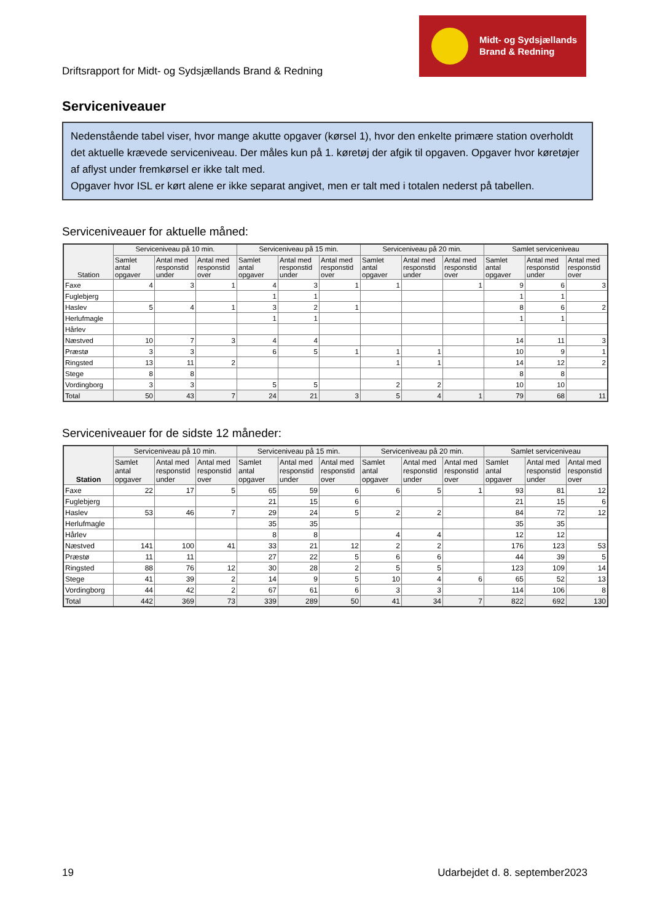Driftsrapport for Midt- og Sydsjællands Brand & Redning
Midt- og Sydsjællands
Brand & Redning
Serviceniveauer
Nedenstående tabel viser, hvor mange akutte opgaver (kørsel 1), hvor den enkelte primære station overholdt det aktuelle krævede serviceniveau. Der måles kun på 1. køretøj der afgik til opgaven. Opgaver hvor køretøjer af aflyst under fremkørsel er ikke talt med.
Opgaver hvor ISL er kørt alene er ikke separat angivet, men er talt med i totalen nederst på tabellen.
Serviceniveauer for aktuelle måned:
| Station | Serviceniveau på 10 min. | | | Serviceniveau på 15 min. | | | Serviceniveau på 20 min. | | | Samlet serviceniveau | | |
| --- | --- | --- | --- | --- | --- | --- | --- | --- | --- | --- | --- | --- |
| | Samlet antal opgaver | Antal med responstid under | Antal med responstid over | Samlet antal opgaver | Antal med responstid under | Antal med responstid over | Samlet antal opgaver | Antal med responstid under | Antal med responstid over | Samlet antal opgaver | Antal med responstid under | Antal med responstid over |
| Faxe | 4 | 3 | 1 | 4 | 3 | 1 | 1 | | 1 | 9 | 6 | 3 |
| Fuglebjerg | | | | 1 | 1 | | | | | 1 | 1 | |
| Haslev | 5 | 4 | 1 | 3 | 2 | 1 | | | | 8 | 6 | 2 |
| Herlufmagle | | | | 1 | 1 | | | | | 1 | 1 | |
| Hårlev | | | | | | | | | | | | |
| Næstved | 10 | 7 | 3 | 4 | 4 | | | | | 14 | 11 | 3 |
| Præstø | 3 | 3 | | 6 | 5 | 1 | 1 | 1 | | 10 | 9 | 1 |
| Ringsted | 13 | 11 | 2 | | | | 1 | 1 | | 14 | 12 | 2 |
| Stege | 8 | 8 | | | | | | | | 8 | 8 | |
| Vordingborg | 3 | 3 | | 5 | 5 | | 2 | 2 | | 10 | 10 | |
| Total | 50 | 43 | 7 | 24 | 21 | 3 | 5 | 4 | 1 | 79 | 68 | 11 |
Serviceniveauer for de sidste 12 måneder:
| Station | Serviceniveau på 10 min. | | | Serviceniveau på 15 min. | | | Serviceniveau på 20 min. | | | Samlet serviceniveau | | |
| --- | --- | --- | --- | --- | --- | --- | --- | --- | --- | --- | --- | --- |
| | Samlet antal opgaver | Antal med responstid under | Antal med responstid over | Samlet antal opgaver | Antal med responstid under | Antal med responstid over | Samlet antal opgaver | Antal med responstid under | Antal med responstid over | Samlet antal opgaver | Antal med responstid under | Antal med responstid over |
| Faxe | 22 | 17 | 5 | 65 | 59 | 6 | 6 | 5 | 1 | 93 | 81 | 12 |
| Fuglebjerg | | | | 21 | 15 | 6 | | | | 21 | 15 | 6 |
| Haslev | 53 | 46 | 7 | 29 | 24 | 5 | 2 | 2 | | 84 | 72 | 12 |
| Herlufmagle | | | | 35 | 35 | | | | | 35 | 35 | |
| Hårlev | | | | 8 | 8 | | 4 | 4 | | 12 | 12 | |
| Næstved | 141 | 100 | 41 | 33 | 21 | 12 | 2 | 2 | | 176 | 123 | 53 |
| Præstø | 11 | 11 | | 27 | 22 | 5 | 6 | 6 | | 44 | 39 | 5 |
| Ringsted | 88 | 76 | 12 | 30 | 28 | 2 | 5 | 5 | | 123 | 109 | 14 |
| Stege | 41 | 39 | 2 | 14 | 9 | 5 | 10 | 4 | 6 | 65 | 52 | 13 |
| Vordingborg | 44 | 42 | 2 | 67 | 61 | 6 | 3 | 3 | | 114 | 106 | 8 |
| Total | 442 | 369 | 73 | 339 | 289 | 50 | 41 | 34 | 7 | 822 | 692 | 130 |
19 Udarbejdet d. 8. september2023